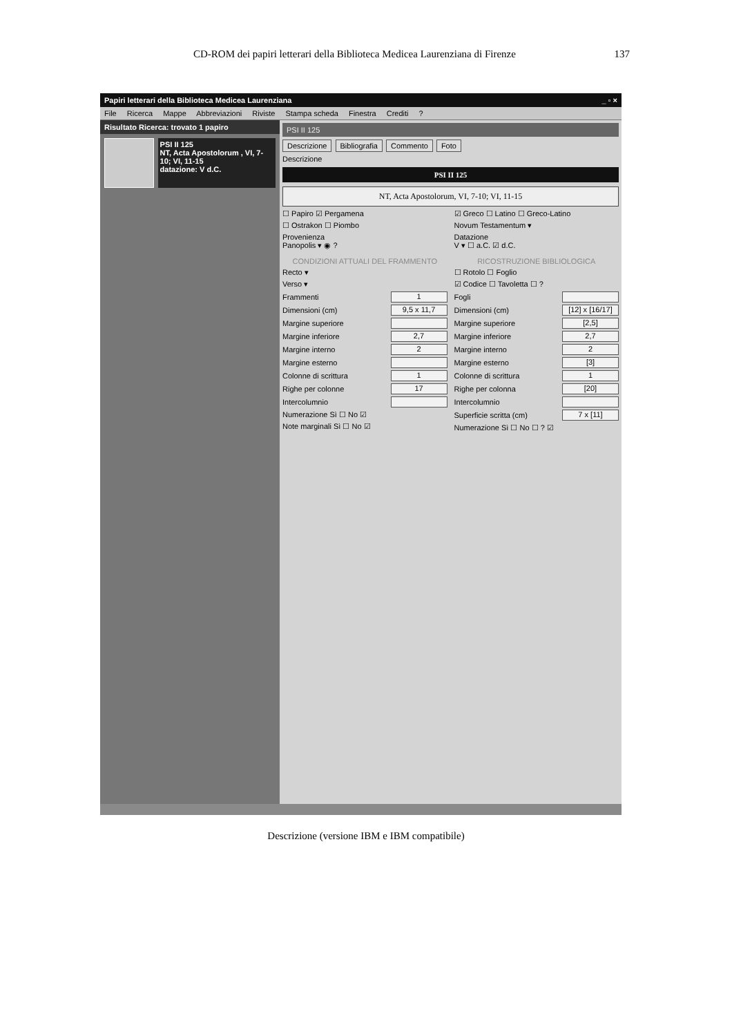CD-ROM dei papiri letterari della Biblioteca Medicea Laurenziana di Firenze 137
Papiri letterari della Biblioteca Medicea Laurenziana _ ▫ ×
File Ricerca Mappe Abbreviazioni Riviste Stampa scheda Finestra Crediti ?
Risultato Ricerca: trovato 1 papiro
PSI II 125
NT, Acta Apostolorum , VI, 7-10; VI, 11-15
datazione: V d.C.
PSI II 125
Descrizione Bibliografia Commento Foto
Descrizione
PSI II 125
NT, Acta Apostolorum, VI, 7-10; VI, 11-15
☐ Papiro ☑ Pergamena
☐ Ostrakon ☐ Piombo
Provenienza
Panopolis ▾ ◉ ?
CONDIZIONI ATTUALI DEL FRAMMENTO
Recto ▾
Verso ▾
Frammenti 1
Dimensioni (cm) 9,5 x 11,7
Margine superiore
Margine inferiore 2,7
Margine interno 2
Margine esterno
Colonne di scrittura 1
Righe per colonne 17
Intercolumnio
Numerazione Sì ☐ No ☑
Note marginali Sì ☐ No ☑
☑ Greco ☐ Latino ☐ Greco-Latino
Novum Testamentum ▾
Datazione
V ▾ ☐ a.C. ☑ d.C.
RICOSTRUZIONE BIBLIOLOGICA
☐ Rotolo ☐ Foglio
☑ Codice ☐ Tavoletta ☐ ?
Fogli
Dimensioni (cm) [12] x [16/17]
Margine superiore [2,5]
Margine inferiore 2,7
Margine interno 2
Margine esterno [3]
Colonne di scrittura 1
Righe per colonna [20]
Intercolumnio
Superficie scritta (cm) 7 x [11]
Numerazione Sì ☐ No ☐ ? ☑
Descrizione (versione IBM e IBM compatibile)